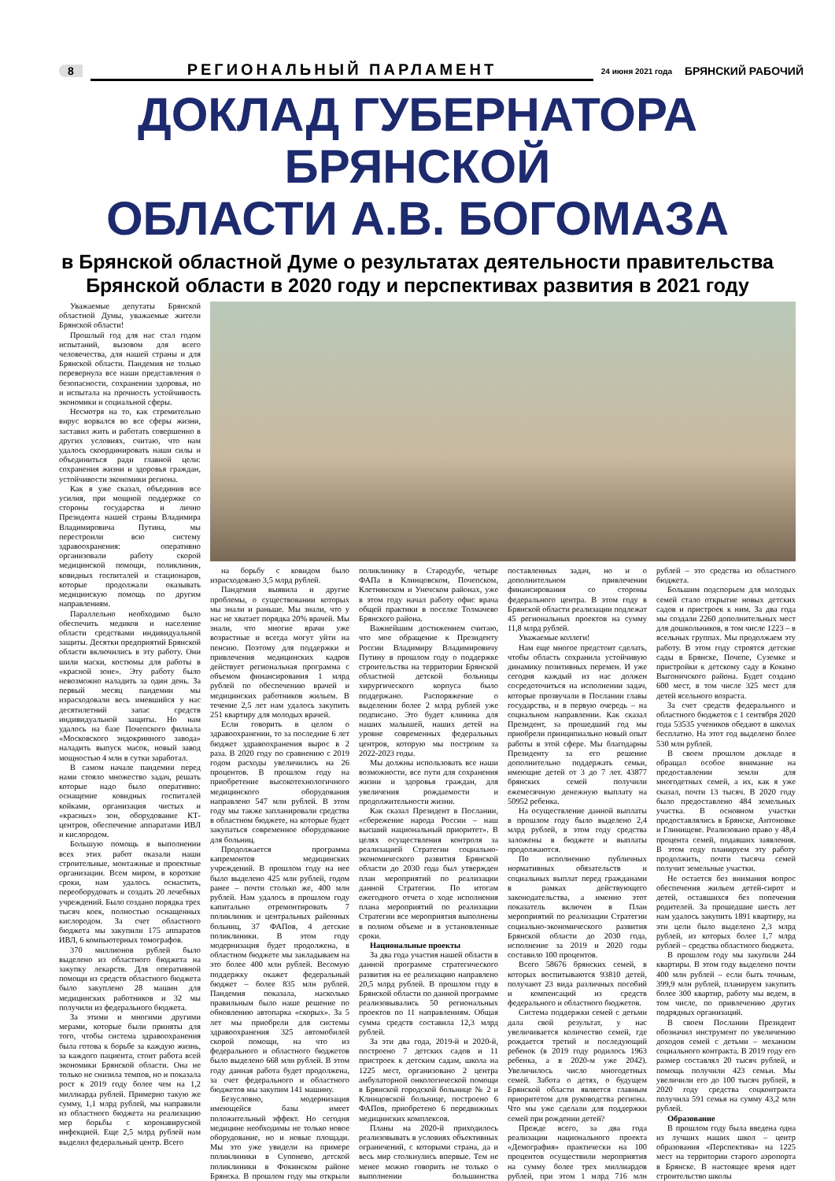8
РЕГИОНАЛЬНЫЙ ПАРЛАМЕНТ
24 июня 2021 года
БРЯНСКИЙ РАБОЧИЙ
ДОКЛАД ГУБЕРНАТОРА БРЯНСКОЙ
ОБЛАСТИ А.В. БОГОМАЗА
в Брянской областной Думе о результатах деятельности правительства
Брянской области в 2020 году и перспективах развития в 2021 году
Уважаемые депутаты Брянской областной Думы, уважаемые жители Брянской области!
Прошлый год для нас стал годом испытаний, вызовом для всего человечества, для нашей страны и для Брянской области. Пандемия не только перевернула все наши представления о безопасности, сохранении здоровья, но и испытала на прочность устойчивость экономики и социальной сферы.
Несмотря на то, как стремительно вирус ворвался во все сферы жизни, заставил жить и работать совершенно в других условиях, считаю, что нам удалось скоординировать наши силы и объединиться ради главной цели: сохранения жизни и здоровья граждан, устойчивости экономики региона.
Как я уже сказал, объединив все усилия, при мощной поддержке со стороны государства и лично Президента нашей страны Владимира Владимировича Путина, мы перестроили всю систему здравоохранения: оперативно организовали работу скорой медицинской помощи, поликлиник, ковидных госпиталей и стационаров, которые продолжали оказывать медицинскую помощь по другим направлениям.
Параллельно необходимо было обеспечить медиков и население области средствами индивидуальной защиты. Десятки предприятий Брянской области включились в эту работу. Они шили маски, костюмы для работы в «красной зоне». Эту работу было невозможно наладить за один день. За первый месяц пандемии мы израсходовали весь имевшийся у нас десятилетний запас средств индивидуальной защиты. Но нам удалось на базе Почепского филиала «Московского эндокринного завода» наладить выпуск масок, новый завод мощностью 4 млн в сутки заработал.
В самом начале пандемии перед нами стояло множество задач, решать которые надо было оперативно: оснащение ковидных госпиталей койками, организация чистых и «красных» зон, оборудование КТ-центров, обеспечение аппаратами ИВЛ и кислородом.
Большую помощь в выполнении всех этих работ оказали наши строительные, монтажные и проектные организации. Всем миром, в короткие сроки, нам удалось оснастить, переоборудовать и создать 20 лечебных учреждений. Было создано порядка трех тысяч коек, полностью оснащенных кислородом. За счет областного бюджета мы закупили 175 аппаратов ИВЛ, 6 компьютерных томографов.
370 миллионов рублей было выделено из областного бюджета на закупку лекарств. Для оперативной помощи из средств областного бюджета было закуплено 28 машин для медицинских работников и 32 мы получили из федерального бюджета.
За этими и многими другими мерами, которые были приняты для того, чтобы система здравоохранения была готова к борьбе за каждую жизнь, за каждого пациента, стоит работа всей экономики Брянской области. Она не только не снизила темпов, но и показала рост к 2019 году более чем на 1,2 миллиарда рублей. Примерно такую же сумму, 1,1 млрд рублей, мы направили из областного бюджета на реализацию мер борьбы с коронавирусной инфекцией. Еще 2,5 млрд рублей нам выделил федеральный центр. Всего
на борьбу с ковидом было израсходовано 3,5 млрд рублей.
Пандемия выявила и другие проблемы, о существовании которых мы знали и раньше. Мы знали, что у нас не хватает порядка 20% врачей. Мы знали, что многие врачи уже возрастные и всегда могут уйти на пенсию. Поэтому для поддержки и привлечения медицинских кадров действует региональная программа с объемом финансирования 1 млрд рублей по обеспечению врачей и медицинских работников жильем. В течение 2,5 лет нам удалось закупить 251 квартиру для молодых врачей.
Если говорить в целом о здравоохранении, то за последние 6 лет бюджет здравоохранения вырос в 2 раза. В 2020 году по сравнению с 2019 годом расходы увеличились на 26 процентов. В прошлом году на приобретение высокотехнологичного медицинского оборудования направлено 547 млн рублей. В этом году мы также запланировали средства в областном бюджете, на которые будет закупаться современное оборудование для больниц.
Продолжается программа капремонтов медицинских учреждений. В прошлом году на нее было выделено 425 млн рублей, годом ранее – почти столько же, 400 млн рублей. Нам удалось в прошлом году капитально отремонтировать 7 поликлиник и центральных районных больниц, 37 ФАПов, 4 детские поликлиники. В этом году модернизация будет продолжена, в областном бюджете мы закладываем на это более 400 млн рублей. Весомую поддержку окажет федеральный бюджет – более 835 млн рублей. Пандемия показала, насколько правильным было наше решение по обновлению автопарка «скорых». За 5 лет мы приобрели для системы здравоохранения 325 автомобилей скорой помощи, на что из федерального и областного бюджетов было выделено 668 млн рублей. В этом году данная работа будет продолжена, за счет федерального и областного бюджетов мы закупим 141 машину.
Безусловно, модернизация имеющейся базы имеет положительный эффект. Но сегодня медицине необходимы не только новое оборудование, но и новые площади. Мы это уже увидели на примере поликлиники в Супонево, детской поликлиники в Фокинском районе Брянска. В прошлом году мы открыли поликлинику в Стародубе, четыре ФАПа в Клинцовском, Почепском, Клетнянском и Унечском районах, уже в этом году начал работу офис врача общей практики в поселке Толмачево Брянского района.
Важнейшим достижением считаю, что мое обращение к Президенту России Владимиру Владимировичу Путину в прошлом году о поддержке строительства на территории Брянской областной детской больницы хирургического корпуса было поддержано. Распоряжение о выделении более 2 млрд рублей уже подписано. Это будет клиника для наших малышей, наших детей на уровне современных федеральных центров, которую мы построим за 2022-2023 годы.
Мы должны использовать все наши возможности, все пути для сохранения жизни и здоровья граждан, для увеличения рождаемости и продолжительности жизни.
Как сказал Президент в Послании, «сбережение народа России – наш высший национальный приоритет». В целях осуществления контроля за реализацией Стратегии социально-экономического развития Брянской области до 2030 года был утвержден план мероприятий по реализации данной Стратегии. По итогам ежегодного отчета о ходе исполнения плана мероприятий по реализации Стратегии все мероприятия выполнены в полном объеме и в установленные сроки.
Национальные проекты
За два года участия нашей области в данной программе стратегического развития на ее реализацию направлено 20,5 млрд рублей. В прошлом году в Брянской области по данной программе реализовывались 50 региональных проектов по 11 направлениям. Общая сумма средств составила 12,3 млрд рублей.
За эти два года, 2019-й и 2020-й, построено 7 детских садов и 11 пристроек к детским садам, школа на 1225 мест, организовано 2 центра амбулаторной онкологической помощи в Брянской городской больнице № 2 и Клинцовской больнице, построено 6 ФАПов, приобретено 6 передвижных медицинских комплексов.
Планы на 2020-й приходилось реализовывать в условиях объективных ограничений, с которыми страна, да и весь мир столкнулись впервые. Тем не менее можно говорить не только о выполнении большинства поставленных задач, но и о дополнительном привлечении финансирования со стороны федерального центра. В этом году в Брянской области реализации подлежат 45 региональных проектов на сумму 11,8 млрд рублей.
Уважаемые коллеги!
Нам еще многое предстоит сделать, чтобы область сохранила устойчивую динамику позитивных перемен. И уже сегодня каждый из нас должен сосредоточиться на исполнении задач, которые прозвучали в Послании главы государства, и в первую очередь – на социальном направлении. Как сказал Президент, за прошедший год мы приобрели принципиально новый опыт работы в этой сфере. Мы благодарны Президенту за его решение дополнительно поддержать семьи, имеющие детей от 3 до 7 лет. 43877 брянских семей получили ежемесячную денежную выплату на 50952 ребенка.
На осуществление данной выплаты в прошлом году было выделено 2,4 млрд рублей, в этом году средства заложены в бюджете и выплаты продолжаются.
По исполнению публичных нормативных обязательств и социальных выплат перед гражданами в рамках действующего законодательства, а именно этот показатель включен в План мероприятий по реализации Стратегии социально-экономического развития Брянской области до 2030 года, исполнение за 2019 и 2020 годы составило 100 процентов.
Всего 58676 брянских семей, в которых воспитываются 93810 детей, получают 23 вида различных пособий и компенсаций из средств федерального и областного бюджетов.
Система поддержки семей с детьми дала свой результат, у нас увеличивается количество семей, где рождается третий и последующий ребенок (в 2019 году родилось 1963 ребенка, а в 2020-м уже 2042). Увеличилось число многодетных семей. Забота о детях, о будущем Брянской области является главным приоритетом для руководства региона. Что мы уже сделали для поддержки семей при рождении детей?
Прежде всего, за два года реализации национального проекта «Демография» практически на 100 процентов осуществили мероприятия на сумму более трех миллиардов рублей, при этом 1 млрд 716 млн рублей – это средства из областного бюджета.
Большим подспорьем для молодых семей стало открытие новых детских садов и пристроек к ним. За два года мы создали 2260 дополнительных мест для дошкольников, в том числе 1223 – в ясельных группах. Мы продолжаем эту работу. В этом году строятся детские сады в Брянске, Почепе, Суземке и пристройки к детскому саду в Кокино Выгоничского района. Будет создано 600 мест, в том числе 325 мест для детей ясельного возраста.
За счет средств федерального и областного бюджетов с 1 сентября 2020 года 53535 учеников обедают в школах бесплатно. На этот год выделено более 530 млн рублей.
В своем прошлом докладе я обращал особое внимание на предоставлении земли для многодетных семей, а их, как я уже сказал, почти 13 тысяч. В 2020 году было предоставлено 484 земельных участка. В основном участки предоставлялись в Брянске, Антоновке и Глинищеве. Реализовано право у 48,4 процента семей, подавших заявления. В этом году планируем эту работу продолжить, почти тысяча семей получит земельные участки.
Не остается без внимания вопрос обеспечения жильем детей-сирот и детей, оставшихся без попечения родителей. За прошедшие шесть лет нам удалось закупить 1891 квартиру, на эти цели было выделено 2,3 млрд рублей, из которых более 1,7 млрд рублей – средства областного бюджета.
В прошлом году мы закупили 244 квартиры. В этом году выделено почти 400 млн рублей – если быть точным, 399,9 млн рублей, планируем закупить более 300 квартир, работу мы ведем, в том числе, по привлечению других подрядных организаций.
В своем Послании Президент обозначил инструмент по увеличению доходов семей с детьми – механизм социального контракта. В 2019 году его размер составлял 20 тысяч рублей, и помощь получили 423 семьи. Мы увеличили его до 100 тысяч рублей, в 2020 году средства соцконтракта получила 591 семья на сумму 43,2 млн рублей.
Образование
В прошлом году была введена одна из лучших наших школ – центр образования «Перспектива» на 1225 мест на территории старого аэропорта в Брянске. В настоящее время идет строительство школы